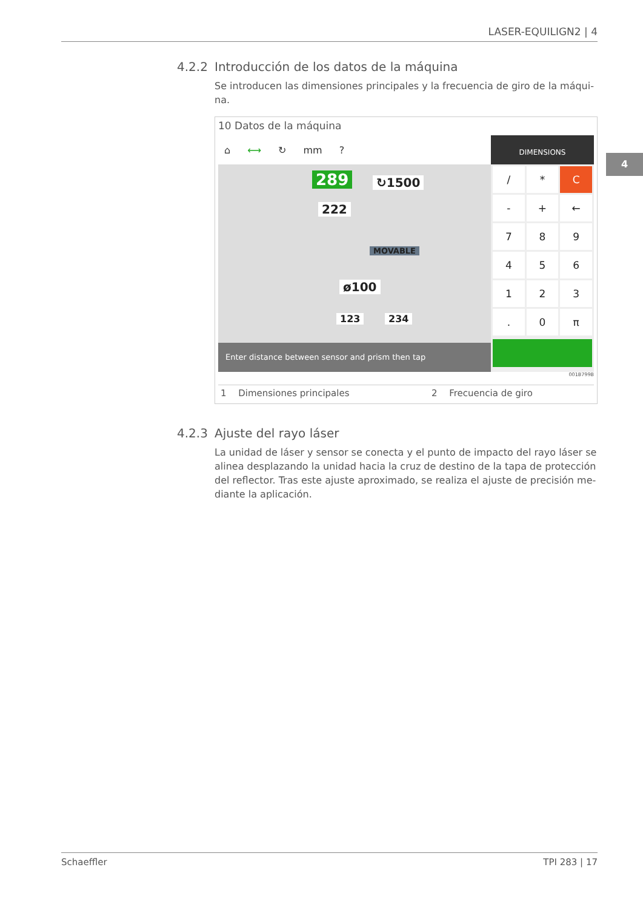LASER-EQUILIGN2 | 4
4
4.2.2 Introducción de los datos de la máquina
Se introducen las dimensiones principales y la frecuencia de giro de la máqui-na.
10 Datos de la máquina
⌂ ⟷ ↻ mm?
289 ↻1500
222
MOVABLE
ø100
123 234
Enter distance between sensor and prism then tap
DIMENSIONS
/
*
C
-
+
←
7
8
9
4
5
6
1
2
3
.
0
π
001B799B
| 1 | Dimensiones principales | 2 | Frecuencia de giro |
4.2.3 Ajuste del rayo láser
La unidad de láser y sensor se conecta y el punto de impacto del rayo láser se alinea desplazando la unidad hacia la cruz de destino de la tapa de protección del reflector. Tras este ajuste aproximado, se realiza el ajuste de precisión me-diante la aplicación.
Schaeffler TPI 283 | 17